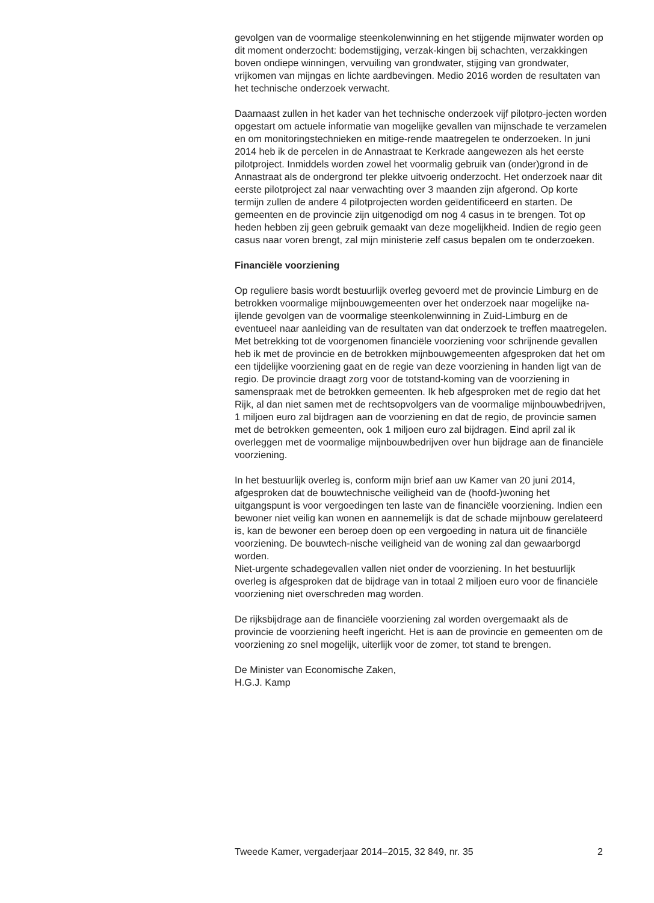gevolgen van de voormalige steenkolenwinning en het stijgende mijnwater worden op dit moment onderzocht: bodemstijging, verzak-kingen bij schachten, verzakkingen boven ondiepe winningen, vervuiling van grondwater, stijging van grondwater, vrijkomen van mijngas en lichte aardbevingen. Medio 2016 worden de resultaten van het technische onderzoek verwacht.
Daarnaast zullen in het kader van het technische onderzoek vijf pilotpro-jecten worden opgestart om actuele informatie van mogelijke gevallen van mijnschade te verzamelen en om monitoringstechnieken en mitige-rende maatregelen te onderzoeken. In juni 2014 heb ik de percelen in de Annastraat te Kerkrade aangewezen als het eerste pilotproject. Inmiddels worden zowel het voormalig gebruik van (onder)grond in de Annastraat als de ondergrond ter plekke uitvoerig onderzocht. Het onderzoek naar dit eerste pilotproject zal naar verwachting over 3 maanden zijn afgerond. Op korte termijn zullen de andere 4 pilotprojecten worden geïdentificeerd en starten. De gemeenten en de provincie zijn uitgenodigd om nog 4 casus in te brengen. Tot op heden hebben zij geen gebruik gemaakt van deze mogelijkheid. Indien de regio geen casus naar voren brengt, zal mijn ministerie zelf casus bepalen om te onderzoeken.
Financiële voorziening
Op reguliere basis wordt bestuurlijk overleg gevoerd met de provincie Limburg en de betrokken voormalige mijnbouwgemeenten over het onderzoek naar mogelijke na-ijlende gevolgen van de voormalige steenkolenwinning in Zuid-Limburg en de eventueel naar aanleiding van de resultaten van dat onderzoek te treffen maatregelen. Met betrekking tot de voorgenomen financiële voorziening voor schrijnende gevallen heb ik met de provincie en de betrokken mijnbouwgemeenten afgesproken dat het om een tijdelijke voorziening gaat en de regie van deze voorziening in handen ligt van de regio. De provincie draagt zorg voor de totstand-koming van de voorziening in samenspraak met de betrokken gemeenten. Ik heb afgesproken met de regio dat het Rijk, al dan niet samen met de rechtsopvolgers van de voormalige mijnbouwbedrijven, 1 miljoen euro zal bijdragen aan de voorziening en dat de regio, de provincie samen met de betrokken gemeenten, ook 1 miljoen euro zal bijdragen. Eind april zal ik overleggen met de voormalige mijnbouwbedrijven over hun bijdrage aan de financiële voorziening.
In het bestuurlijk overleg is, conform mijn brief aan uw Kamer van 20 juni 2014, afgesproken dat de bouwtechnische veiligheid van de (hoofd-)woning het uitgangspunt is voor vergoedingen ten laste van de financiële voorziening. Indien een bewoner niet veilig kan wonen en aannemelijk is dat de schade mijnbouw gerelateerd is, kan de bewoner een beroep doen op een vergoeding in natura uit de financiële voorziening. De bouwtech-nische veiligheid van de woning zal dan gewaarborgd worden.
Niet-urgente schadegevallen vallen niet onder de voorziening. In het bestuurlijk overleg is afgesproken dat de bijdrage van in totaal 2 miljoen euro voor de financiële voorziening niet overschreden mag worden.
De rijksbijdrage aan de financiële voorziening zal worden overgemaakt als de provincie de voorziening heeft ingericht. Het is aan de provincie en gemeenten om de voorziening zo snel mogelijk, uiterlijk voor de zomer, tot stand te brengen.
De Minister van Economische Zaken,
H.G.J. Kamp
Tweede Kamer, vergaderjaar 2014–2015, 32 849, nr. 35 2